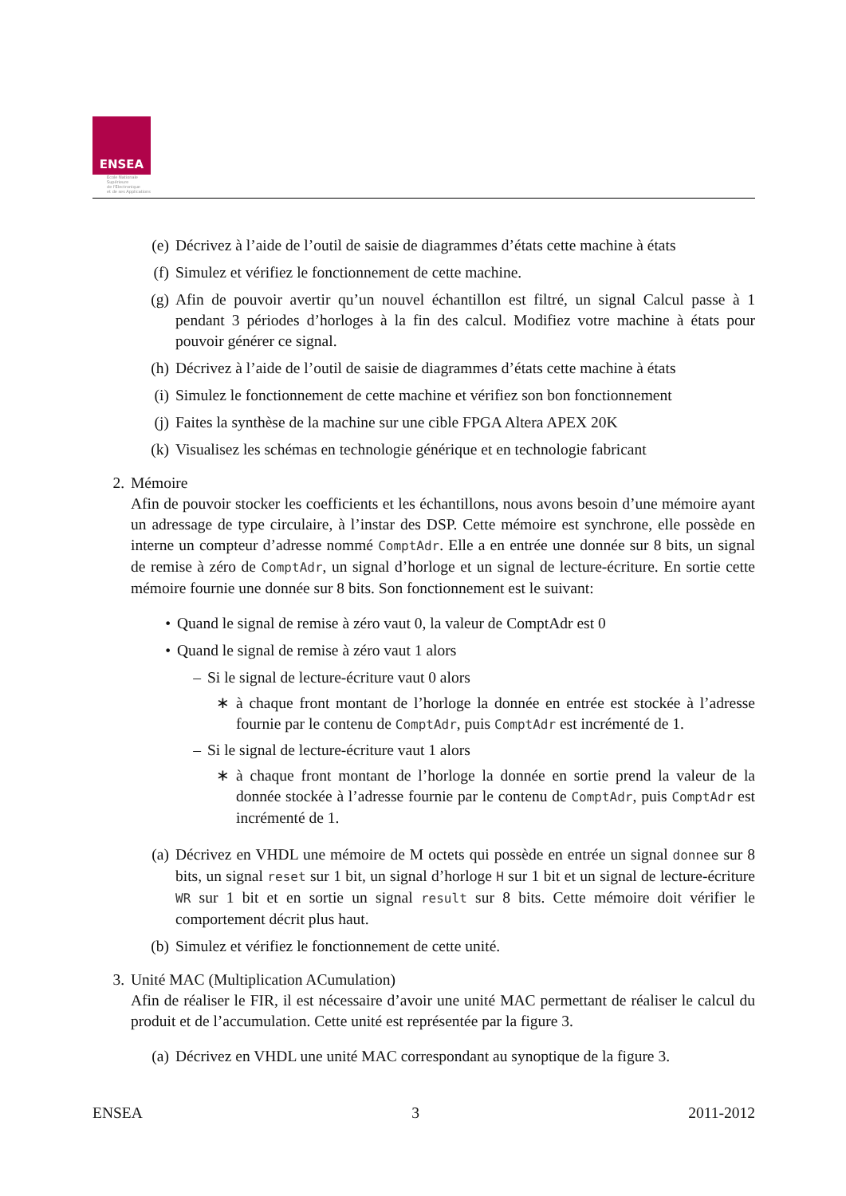ENSEA
Ecole Nationale
Supérieure
de l'Electronique
et de ses Applications
(e)
Décrivez à l’aide de l’outil de saisie de diagrammes d’états cette machine à états
(f)
Simulez et vérifiez le fonctionnement de cette machine.
(g)
Afin de pouvoir avertir qu’un nouvel échantillon est filtré, un signal Calcul passe à 1 pendant 3 périodes d’horloges à la fin des calcul. Modifiez votre machine à états pour pouvoir générer ce signal.
(h)
Décrivez à l’aide de l’outil de saisie de diagrammes d’états cette machine à états
(i)
Simulez le fonctionnement de cette machine et vérifiez son bon fonctionnement
(j)
Faites la synthèse de la machine sur une cible FPGA Altera APEX 20K
(k)
Visualisez les schémas en technologie générique et en technologie fabricant
2.
Mémoire
Afin de pouvoir stocker les coefficients et les échantillons, nous avons besoin d’une mémoire ayant un adressage de type circulaire, à l’instar des DSP. Cette mémoire est synchrone, elle possède en interne un compteur d’adresse nommé ComptAdr. Elle a en entrée une donnée sur 8 bits, un signal de remise à zéro de ComptAdr, un signal d’horloge et un signal de lecture-écriture. En sortie cette mémoire fournie une donnée sur 8 bits. Son fonctionnement est le suivant:
• Quand le signal de remise à zéro vaut 0, la valeur de ComptAdr est 0
• Quand le signal de remise à zéro vaut 1 alors
– Si le signal de lecture-écriture vaut 0 alors
∗ à chaque front montant de l’horloge la donnée en entrée est stockée à l’adresse fournie par le contenu de ComptAdr, puis ComptAdr est incrémenté de 1.
– Si le signal de lecture-écriture vaut 1 alors
∗ à chaque front montant de l’horloge la donnée en sortie prend la valeur de la donnée stockée à l’adresse fournie par le contenu de ComptAdr, puis ComptAdr est incrémenté de 1.
(a)
Décrivez en VHDL une mémoire de M octets qui possède en entrée un signal donnee sur 8 bits, un signal reset sur 1 bit, un signal d’horloge H sur 1 bit et un signal de lecture-écriture WR sur 1 bit et en sortie un signal result sur 8 bits. Cette mémoire doit vérifier le comportement décrit plus haut.
(b)
Simulez et vérifiez le fonctionnement de cette unité.
3.
Unité MAC (Multiplication ACumulation)
Afin de réaliser le FIR, il est nécessaire d’avoir une unité MAC permettant de réaliser le calcul du produit et de l’accumulation. Cette unité est représentée par la figure 3.
(a)
Décrivez en VHDL une unité MAC correspondant au synoptique de la figure 3.
ENSEA 3 2011-2012